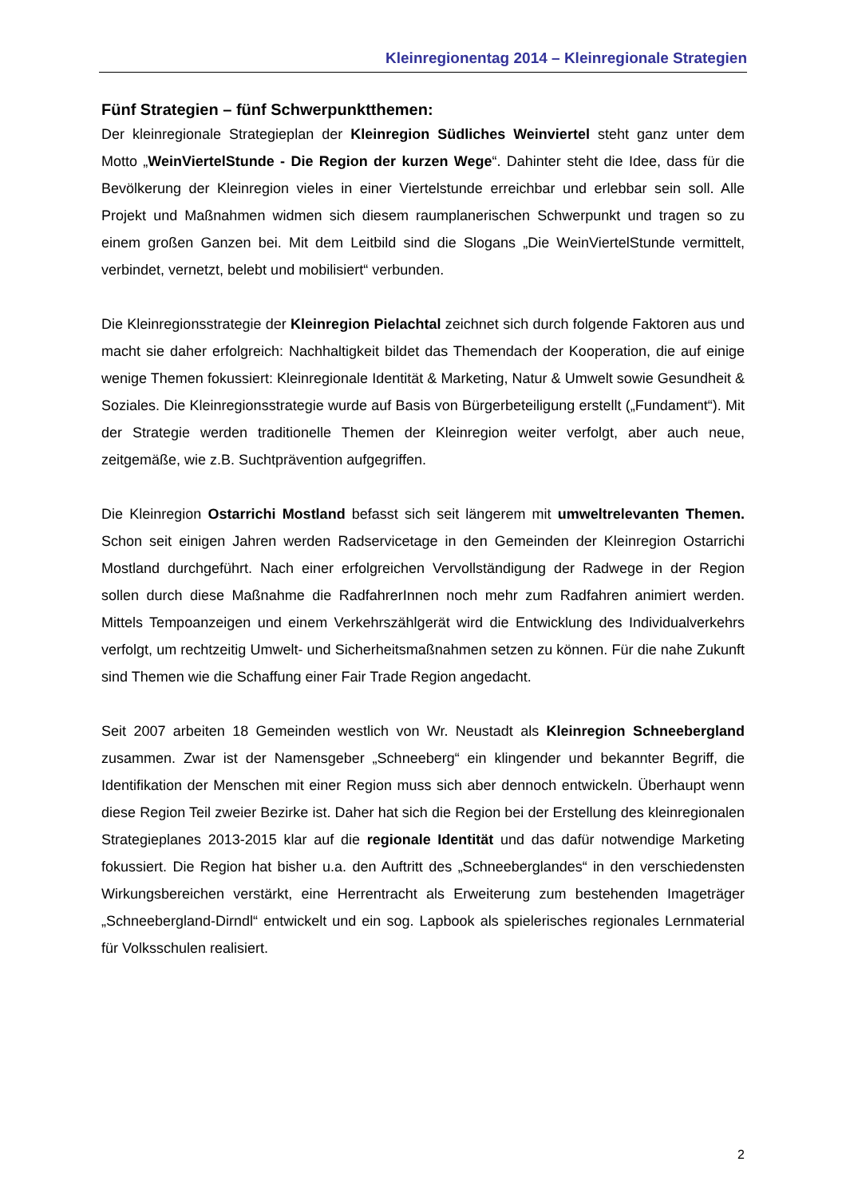Kleinregionentag 2014 – Kleinregionale Strategien
Fünf Strategien – fünf Schwerpunktthemen:
Der kleinregionale Strategieplan der Kleinregion Südliches Weinviertel steht ganz unter dem Motto „WeinViertelStunde - Die Region der kurzen Wege“. Dahinter steht die Idee, dass für die Bevölkerung der Kleinregion vieles in einer Viertelstunde erreichbar und erlebbar sein soll. Alle Projekt und Maßnahmen widmen sich diesem raumplanerischen Schwerpunkt und tragen so zu einem großen Ganzen bei. Mit dem Leitbild sind die Slogans „Die WeinViertelStunde vermittelt, verbindet, vernetzt, belebt und mobilisiert“ verbunden.
Die Kleinregionsstrategie der Kleinregion Pielachtal zeichnet sich durch folgende Faktoren aus und macht sie daher erfolgreich: Nachhaltigkeit bildet das Themendach der Kooperation, die auf einige wenige Themen fokussiert: Kleinregionale Identität & Marketing, Natur & Umwelt sowie Gesundheit & Soziales. Die Kleinregionsstrategie wurde auf Basis von Bürgerbeteiligung erstellt („Fundament“). Mit der Strategie werden traditionelle Themen der Kleinregion weiter verfolgt, aber auch neue, zeitgemäße, wie z.B. Suchtprävention aufgegriffen.
Die Kleinregion Ostarrichi Mostland befasst sich seit längerem mit umweltrelevanten Themen. Schon seit einigen Jahren werden Radservicetage in den Gemeinden der Kleinregion Ostarrichi Mostland durchgeführt. Nach einer erfolgreichen Vervollständigung der Radwege in der Region sollen durch diese Maßnahme die RadfahrerInnen noch mehr zum Radfahren animiert werden. Mittels Tempoanzeigen und einem Verkehrszählgerät wird die Entwicklung des Individualverkehrs verfolgt, um rechtzeitig Umwelt- und Sicherheitsmaßnahmen setzen zu können. Für die nahe Zukunft sind Themen wie die Schaffung einer Fair Trade Region angedacht.
Seit 2007 arbeiten 18 Gemeinden westlich von Wr. Neustadt als Kleinregion Schneebergland zusammen. Zwar ist der Namensgeber „Schneeberg“ ein klingender und bekannter Begriff, die Identifikation der Menschen mit einer Region muss sich aber dennoch entwickeln. Überhaupt wenn diese Region Teil zweier Bezirke ist. Daher hat sich die Region bei der Erstellung des kleinregionalen Strategieplanes 2013-2015 klar auf die regionale Identität und das dafür notwendige Marketing fokussiert. Die Region hat bisher u.a. den Auftritt des „Schneeberglandes“ in den verschiedensten Wirkungsbereichen verstärkt, eine Herrentracht als Erweiterung zum bestehenden Imageträger „Schneebergland-Dirndl“ entwickelt und ein sog. Lapbook als spielerisches regionales Lernmaterial für Volksschulen realisiert.
2